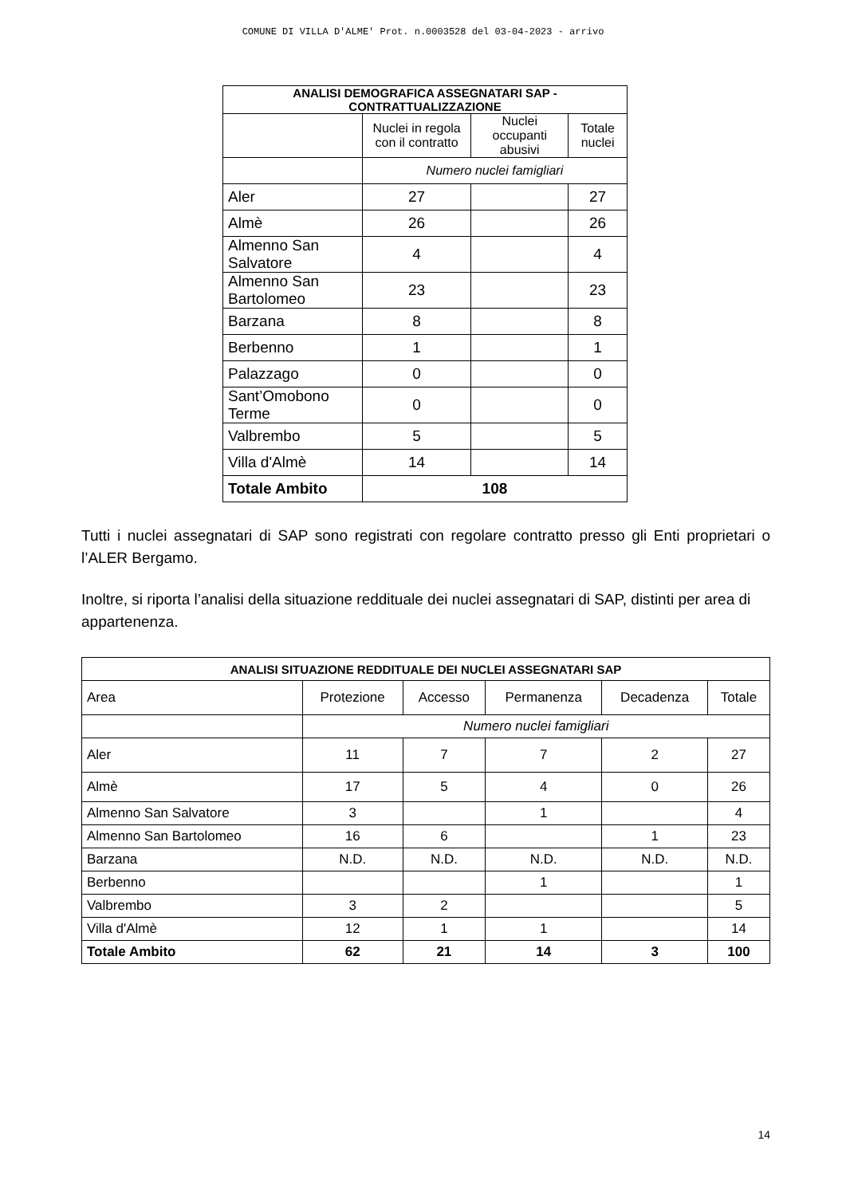COMUNE DI VILLA D'ALME' Prot. n.0003528 del 03-04-2023 - arrivo
| ANALISI DEMOGRAFICA ASSEGNATARI SAP - CONTRATTUALIZZAZIONE | | | |
| | Nuclei in regola con il contratto | Nuclei occupanti abusivi | Totale nuclei |
| | Numero nuclei famigliari | | |
| Aler | 27 | | 27 |
| Almè | 26 | | 26 |
| Almenno San Salvatore | 4 | | 4 |
| Almenno San Bartolomeo | 23 | | 23 |
| Barzana | 8 | | 8 |
| Berbenno | 1 | | 1 |
| Palazzago | 0 | | 0 |
| Sant’Omobono Terme | 0 | | 0 |
| Valbrembo | 5 | | 5 |
| Villa d'Almè | 14 | | 14 |
| Totale Ambito | 108 | | |
Tutti i nuclei assegnatari di SAP sono registrati con regolare contratto presso gli Enti proprietari o l’ALER Bergamo.
Inoltre, si riporta l’analisi della situazione reddituale dei nuclei assegnatari di SAP, distinti per area di appartenenza.
| ANALISI SITUAZIONE REDDITUALE DEI NUCLEI ASSEGNATARI SAP | | | | | |
| Area | Protezione | Accesso | Permanenza | Decadenza | Totale |
| | Numero nuclei famigliari | | | | |
| Aler | 11 | 7 | 7 | 2 | 27 |
| Almè | 17 | 5 | 4 | 0 | 26 |
| Almenno San Salvatore | 3 | | 1 | | 4 |
| Almenno San Bartolomeo | 16 | 6 | | 1 | 23 |
| Barzana | N.D. | N.D. | N.D. | N.D. | N.D. |
| Berbenno | | | 1 | | 1 |
| Valbrembo | 3 | 2 | | | 5 |
| Villa d'Almè | 12 | 1 | 1 | | 14 |
| Totale Ambito | 62 | 21 | 14 | 3 | 100 |
14